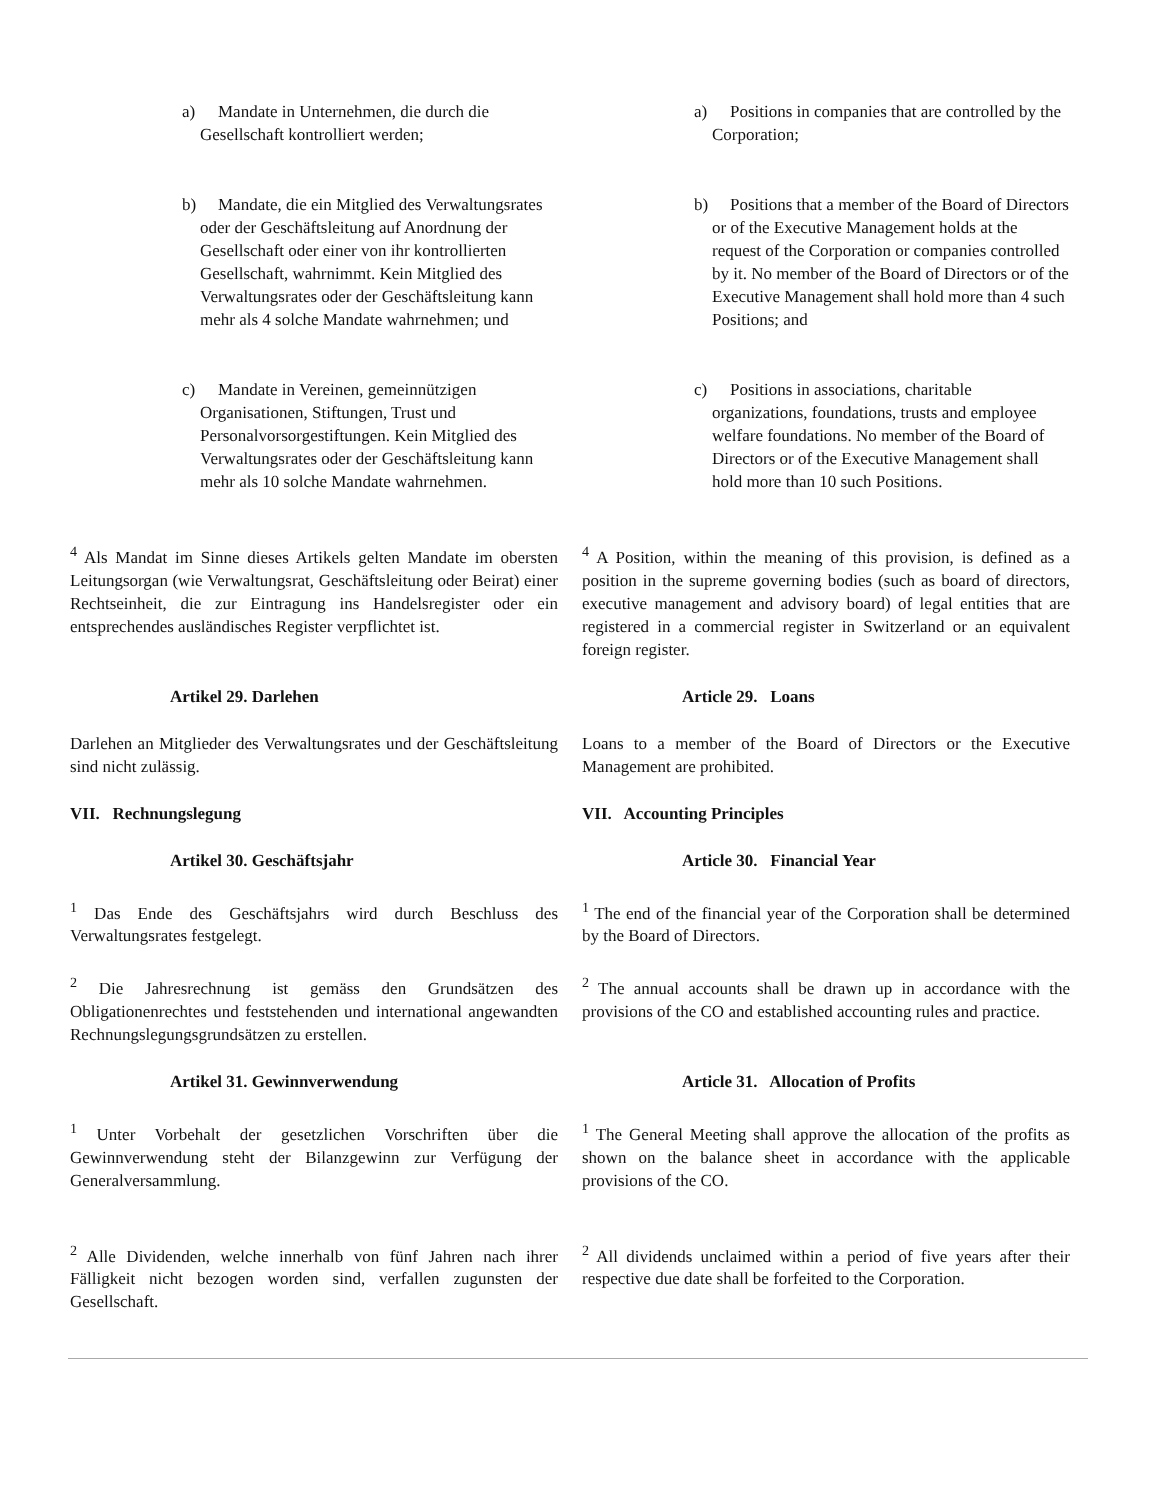a) Mandate in Unternehmen, die durch die Gesellschaft kontrolliert werden;
a) Positions in companies that are controlled by the Corporation;
b) Mandate, die ein Mitglied des Verwaltungsrates oder der Geschäftsleitung auf Anordnung der Gesellschaft oder einer von ihr kontrollierten Gesellschaft, wahrnimmt. Kein Mitglied des Verwaltungsrates oder der Geschäftsleitung kann mehr als 4 solche Mandate wahrnehmen; und
b) Positions that a member of the Board of Directors or of the Executive Management holds at the request of the Corporation or companies controlled by it. No member of the Board of Directors or of the Executive Management shall hold more than 4 such Positions; and
c) Mandate in Vereinen, gemeinnützigen Organisationen, Stiftungen, Trust und Personalvorsorgestiftungen. Kein Mitglied des Verwaltungsrates oder der Geschäftsleitung kann mehr als 10 solche Mandate wahrnehmen.
c) Positions in associations, charitable organizations, foundations, trusts and employee welfare foundations. No member of the Board of Directors or of the Executive Management shall hold more than 10 such Positions.
<sup>4</sup> Als Mandat im Sinne dieses Artikels gelten Mandate im obersten Leitungsorgan (wie Verwaltungsrat, Geschäftsleitung oder Beirat) einer Rechtseinheit, die zur Eintragung ins Handelsregister oder ein entsprechendes ausländisches Register verpflichtet ist.
<sup>4</sup> A Position, within the meaning of this provision, is defined as a position in the supreme governing bodies (such as board of directors, executive management and advisory board) of legal entities that are registered in a commercial register in Switzerland or an equivalent foreign register.
Artikel 29. Darlehen Article 29. Loans
Darlehen an Mitglieder des Verwaltungsrates und der Geschäftsleitung sind nicht zulässig.
Loans to a member of the Board of Directors or the Executive Management are prohibited.
VII. Rechnungslegung VII. Accounting Principles
Artikel 30. Geschäftsjahr Article 30. Financial Year
<sup>1</sup> Das Ende des Geschäftsjahrs wird durch Beschluss des Verwaltungsrates festgelegt.
<sup>1</sup> The end of the financial year of the Corporation shall be determined by the Board of Directors.
<sup>2</sup> Die Jahresrechnung ist gemäss den Grundsätzen des Obligationenrechtes und feststehenden und international angewandten Rechnungslegungsgrundsätzen zu erstellen.
<sup>2</sup> The annual accounts shall be drawn up in accordance with the provisions of the CO and established accounting rules and practice.
Artikel 31. Gewinnverwendung Article 31. Allocation of Profits
<sup>1</sup> Unter Vorbehalt der gesetzlichen Vorschriften über die Gewinnverwendung steht der Bilanzgewinn zur Verfügung der Generalversammlung.
<sup>1</sup> The General Meeting shall approve the allocation of the profits as shown on the balance sheet in accordance with the applicable provisions of the CO.
<sup>2</sup> Alle Dividenden, welche innerhalb von fünf Jahren nach ihrer Fälligkeit nicht bezogen worden sind, verfallen zugunsten der Gesellschaft.
<sup>2</sup> All dividends unclaimed within a period of five years after their respective due date shall be forfeited to the Corporation.